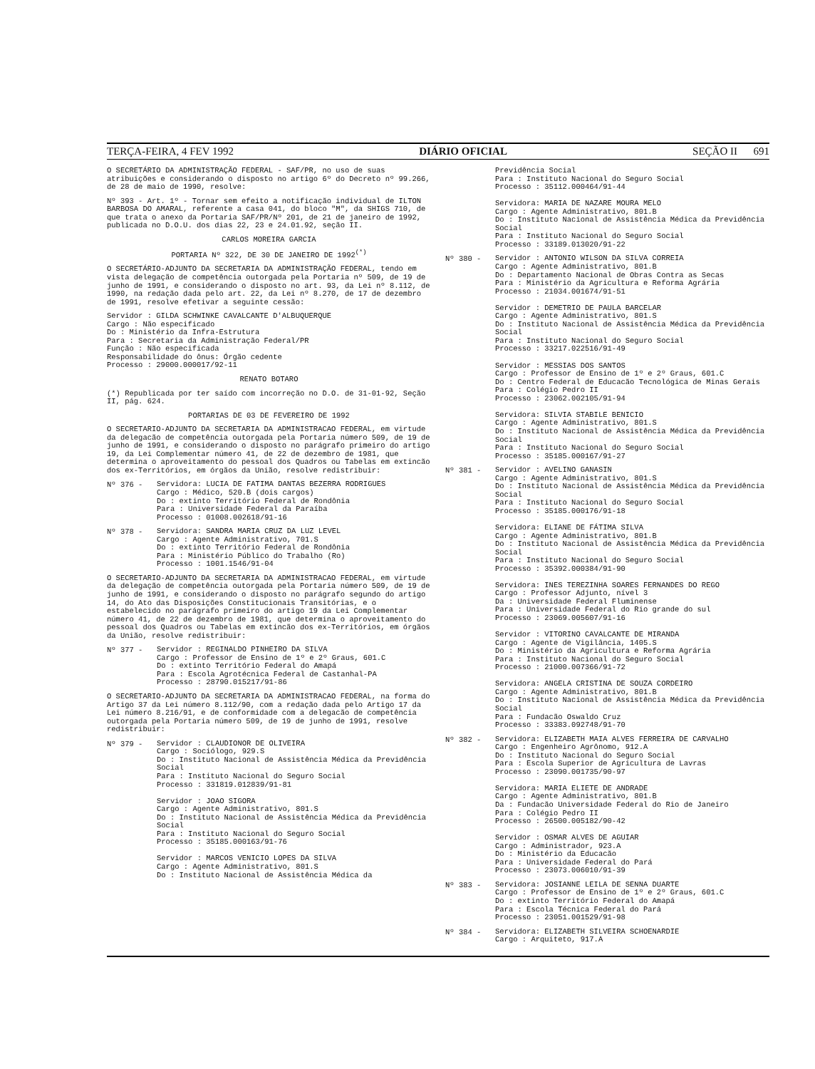TERÇA-FEIRA, 4 FEV 1992 DIÁRIO OFICIAL SEÇÃO II 691
O SECRETÁRIO DA ADMINISTRAÇÃO FEDERAL - SAF/PR, no uso de suas atribuições e considerando o disposto no artigo 6º do Decreto nº 99.266, de 28 de maio de 1990, resolve:
Nº 393 - Art. 1º - Tornar sem efeito a notificação individual de ILTON BARBOSA DO AMARAL, referente a casa 041, do bloco "M", da SHIGS 710, de que trata o anexo da Portaria SAF/PR/Nº 201, de 21 de janeiro de 1992, publicada no D.O.U. dos dias 22, 23 e 24.01.92, seção II.
CARLOS MOREIRA GARCIA
PORTARIA Nº 322, DE 30 DE JANEIRO DE 1992<sup>(*)</sup>
O SECRETÁRIO-ADJUNTO DA SECRETARIA DA ADMINISTRAÇÃO FEDERAL, tendo em vista delegação de competência outorgada pela Portaria nº 509, de 19 de junho de 1991, e considerando o disposto no art. 93, da Lei nº 8.112, de 1990, na redação dada pelo art. 22, da Lei nº 8.270, de 17 de dezembro de 1991, resolve efetivar a seguinte cessão:
Servidor : GILDA SCHWINKE CAVALCANTE D'ALBUQUERQUE
Cargo : Não especificado
Do : Ministério da Infra-Estrutura
Para : Secretaria da Administração Federal/PR
Função : Não especificada
Responsabilidade do ônus: Órgão cedente
Processo : 29000.000017/92-11
RENATO BOTARO
(*) Republicada por ter saído com incorreção no D.O. de 31-01-92, Seção II, pág. 624.
PORTARIAS DE 03 DE FEVEREIRO DE 1992
O SECRETARIO-ADJUNTO DA SECRETARIA DA ADMINISTRACAO FEDERAL, em virtude da delegacão de competência outorgada pela Portaria número 509, de 19 de junho de 1991, e considerando o disposto no parágrafo primeiro do artigo 19, da Lei Complementar número 41, de 22 de dezembro de 1981, que determina o aproveitamento do pessoal dos Quadros ou Tabelas em extincão dos ex-Territórios, em órgãos da União, resolve redistribuir:
Nº 376 -
Servidora: LUCIA DE FATIMA DANTAS BEZERRA RODRIGUES
Cargo : Médico, 520.B (dois cargos)
Do : extinto Território Federal de Rondônia
Para : Universidade Federal da Paraíba
Processo : 01008.002618/91-16
Nº 378 -
Servidora: SANDRA MARIA CRUZ DA LUZ LEVEL
Cargo : Agente Administrativo, 701.S
Do : extinto Território Federal de Rondônia
Para : Ministério Público do Trabalho (Ro)
Processo : 1001.1546/91-04
O SECRETARIO-ADJUNTO DA SECRETARIA DA ADMINISTRACAO FEDERAL, em virtude da delegação de competência outorgada pela Portaria número 509, de 19 de junho de 1991, e considerando o disposto no parágrafo segundo do artigo 14, do Ato das Disposições Constitucionais Transitórias, e o estabelecido no parágrafo primeiro do artigo 19 da Lei Complementar número 41, de 22 de dezembro de 1981, que determina o aproveitamento do pessoal dos Quadros ou Tabelas em extincão dos ex-Territórios, em órgãos da União, resolve redistribuir:
Nº 377 -
Servidor : REGINALDO PINHEIRO DA SILVA
Cargo : Professor de Ensino de 1º e 2º Graus, 601.C
Do : extinto Território Federal do Amapá
Para : Escola Agrotécnica Federal de Castanhal-PA
Processo : 28790.015217/91-86
O SECRETARIO-ADJUNTO DA SECRETARIA DA ADMINISTRACAO FEDERAL, na forma do Artigo 37 da Lei número 8.112/90, com a redação dada pelo Artigo 17 da Lei número 8.216/91, e de conformidade com a delegacão de competência outorgada pela Portaria número 509, de 19 de junho de 1991, resolve redistribuir:
Nº 379 -
Servidor : CLAUDIONOR DE OLIVEIRA
Cargo : Sociólogo, 929.S
Do : Instituto Nacional de Assistência Médica da Previdência Social
Para : Instituto Nacional do Seguro Social
Processo : 331819.012839/91-81
Servidor : JOAO SIGORA
Cargo : Agente Administrativo, 801.S
Do : Instituto Nacional de Assistência Médica da Previdência Social
Para : Instituto Nacional do Seguro Social
Processo : 35185.000163/91-76
Servidor : MARCOS VENICIO LOPES DA SILVA
Cargo : Agente Administrativo, 801.S
Do : Instituto Nacional de Assistência Médica da
Previdência Social
Para : Instituto Nacional do Seguro Social
Processo : 35112.000464/91-44
Servidora: MARIA DE NAZARE MOURA MELO
Cargo : Agente Administrativo, 801.B
Do : Instituto Nacional de Assistência Médica da Previdência Social
Para : Instituto Nacional do Seguro Social
Processo : 33189.013020/91-22
Nº 380 -
Servidor : ANTONIO WILSON DA SILVA CORREIA
Cargo : Agente Administrativo, 801.B
Do : Departamento Nacional de Obras Contra as Secas
Para : Ministério da Agricultura e Reforma Agrária
Processo : 21034.001674/91-51
Servidor : DEMETRIO DE PAULA BARCELAR
Cargo : Agente Administrativo, 801.S
Do : Instituto Nacional de Assistência Médica da Previdência Social
Para : Instituto Nacional do Seguro Social
Processo : 33217.022516/91-49
Servidor : MESSIAS DOS SANTOS
Cargo : Professor de Ensino de 1º e 2º Graus, 601.C
Do : Centro Federal de Educacão Tecnológica de Minas Gerais
Para : Colégio Pedro II
Processo : 23062.002105/91-94
Servidora: SILVIA STABILE BENICIO
Cargo : Agente Administrativo, 801.S
Do : Instituto Nacional de Assistência Médica da Previdência Social
Para : Instituto Nacional do Seguro Social
Processo : 35185.000167/91-27
Nº 381 -
Servidor : AVELINO GANASIN
Cargo : Agente Administrativo, 801.S
Do : Instituto Nacional de Assistência Médica da Previdência Social
Para : Instituto Nacional do Seguro Social
Processo : 35185.000176/91-18
Servidora: ELIANE DE FÁTIMA SILVA
Cargo : Agente Administrativo, 801.B
Do : Instituto Nacional de Assistência Médica da Previdência Social
Para : Instituto Nacional do Seguro Social
Processo : 35392.000384/91-90
Servidora: INES TEREZINHA SOARES FERNANDES DO REGO
Cargo : Professor Adjunto, nível 3
Da : Universidade Federal Fluminense
Para : Universidade Federal do Rio grande do sul
Processo : 23069.005607/91-16
Servidor : VITORINO CAVALCANTE DE MIRANDA
Cargo : Agente de Vigilância, 1405.S
Do : Ministério da Agricultura e Reforma Agrária
Para : Instituto Nacional do Seguro Social
Processo : 21000.007366/91-72
Servidora: ANGELA CRISTINA DE SOUZA CORDEIRO
Cargo : Agente Administrativo, 801.B
Do : Instituto Nacional de Assistência Médica da Previdência Social
Para : Fundacão Oswaldo Cruz
Processo : 33383.092748/91-70
Nº 382 -
Servidora: ELIZABETH MAIA ALVES FERREIRA DE CARVALHO
Cargo : Engenheiro Agrônomo, 912.A
Do : Instituto Nacional do Seguro Social
Para : Escola Superior de Agricultura de Lavras
Processo : 23090.001735/90-97
Servidora: MARIA ELIETE DE ANDRADE
Cargo : Agente Administrativo, 801.B
Da : Fundacão Universidade Federal do Rio de Janeiro
Para : Colégio Pedro II
Processo : 26500.005182/90-42
Servidor : OSMAR ALVES DE AGUIAR
Cargo : Administrador, 923.A
Do : Ministério da Educacão
Para : Universidade Federal do Pará
Processo : 23073.006010/91-39
Nº 383 -
Servidora: JOSIANNE LEILA DE SENNA DUARTE
Cargo : Professor de Ensino de 1º e 2º Graus, 601.C
Do : extinto Território Federal do Amapá
Para : Escola Técnica Federal do Pará
Processo : 23051.001529/91-98
Nº 384 -
Servidora: ELIZABETH SILVEIRA SCHOENARDIE
Cargo : Arquiteto, 917.A